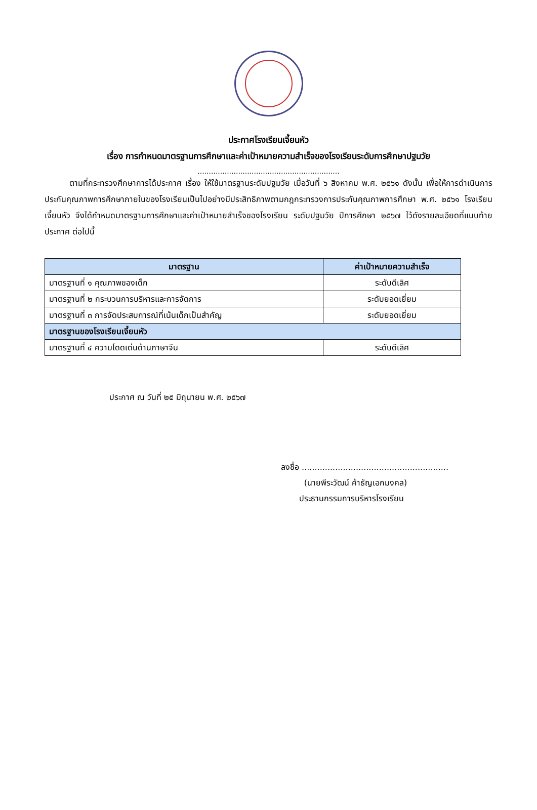ประกาศโรงเรียนเจี้ยนหัว
เรื่อง การกำหนดมาตรฐานการศึกษาและค่าเป้าหมายความสำเร็จของโรงเรียนระดับการศึกษาปฐมวัย
...............................................................
ตามที่กระทรวงศึกษาการได้ประกาศ เรื่อง ให้ใช้มาตรฐานระดับปฐมวัย เมื่อวันที่ ๖ สิงหาคม พ.ศ. ๒๕๖๑ ดังนั้น เพื่อให้การดำเนินการประกันคุณภาพการศึกษาภายในของโรงเรียนเป็นไปอย่างมีประสิทธิภาพตามกฎกระทรวงการประกันคุณภาพการศึกษา พ.ศ. ๒๕๖๑ โรงเรียนเจี้ยนหัว จึงได้กำหนดมาตรฐานการศึกษาและค่าเป้าหมายสำเร็จของโรงเรียน ระดับปฐมวัย ปีการศึกษา ๒๕๖๗ ไว้ดังรายละเอียดที่แนบท้ายประกาศ ต่อไปนี้
| มาตรฐาน | ค่าเป้าหมายความสำเร็จ |
| --- | --- |
| มาตรฐานที่ ๑ คุณภาพของเด็ก | ระดับดีเลิศ |
| มาตรฐานที่ ๒ กระบวนการบริหารและการจัดการ | ระดับยอดเยี่ยม |
| มาตรฐานที่ ๓ การจัดประสบการณ์ที่เน้นเด็กเป็นสำคัญ | ระดับยอดเยี่ยม |
| มาตรฐานของโรงเรียนเจี้ยนหัว | |
| มาตรฐานที่ ๔ ความโดดเด่นด้านภาษาจีน | ระดับดีเลิศ |
ประกาศ ณ วันที่ ๒๕ มิถุนายน พ.ศ. ๒๕๖๗
ลงชื่อ .........................................................
(นายพีระวัฒน์ ค้าธัญเอกมงคล)
ประธานกรรมการบริหารโรงเรียน